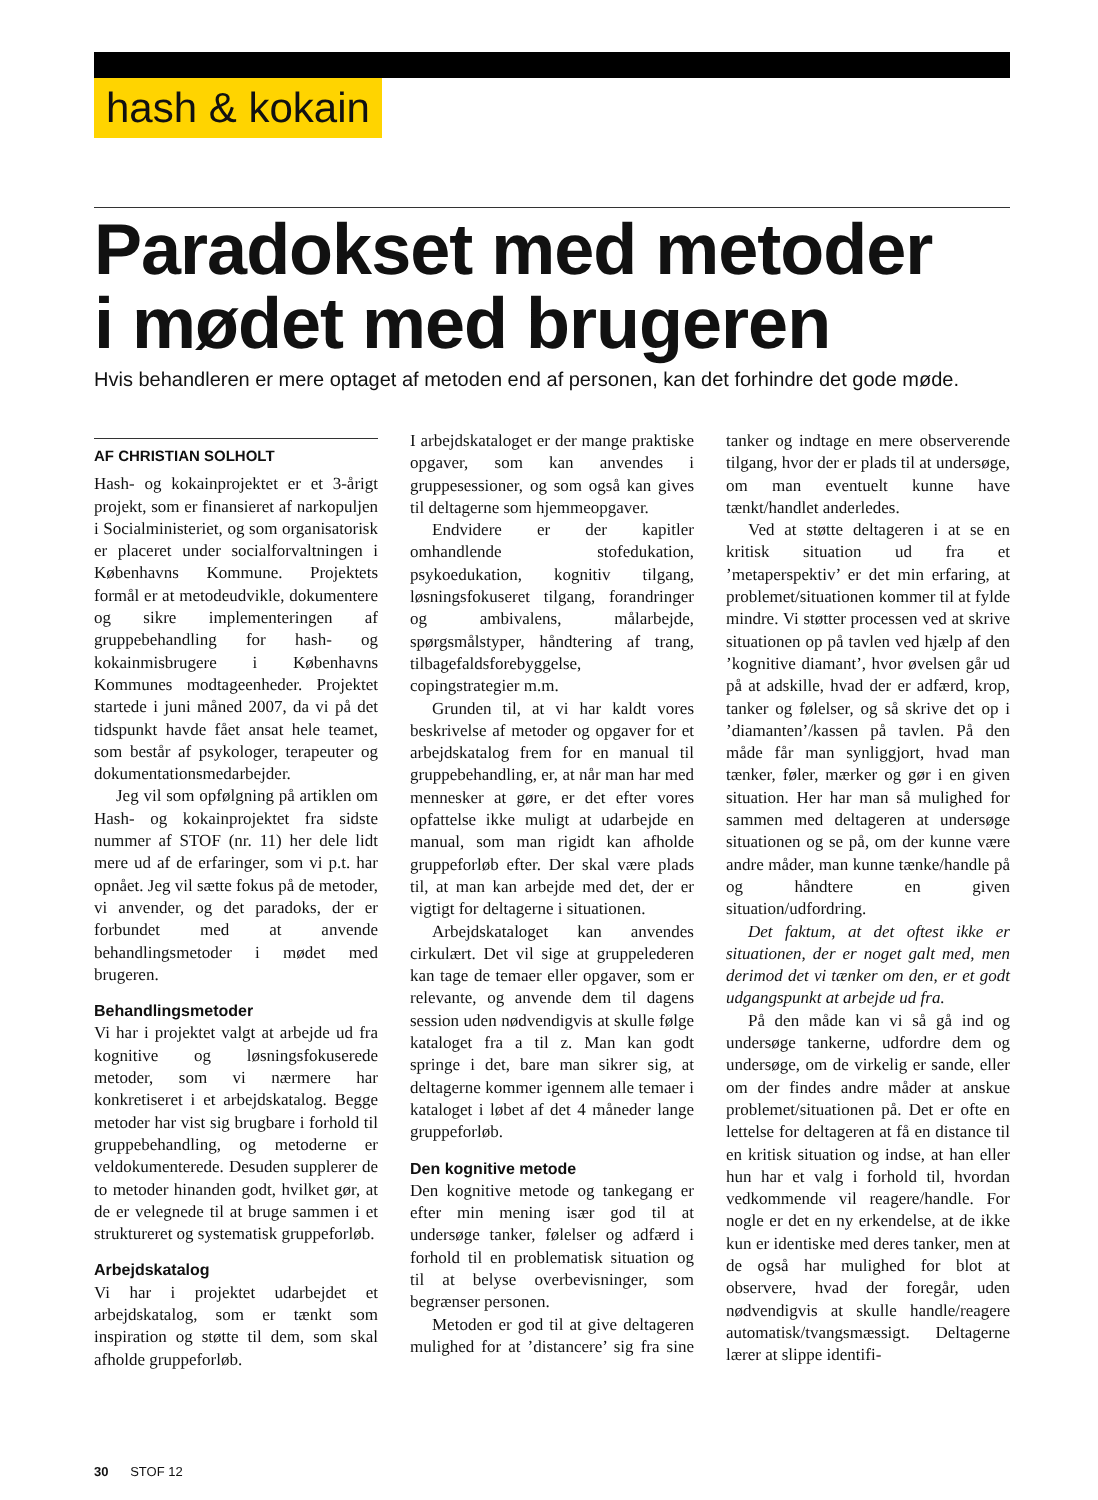hash & kokain
Paradokset med metoder
i mødet med brugeren
Hvis behandleren er mere optaget af metoden end af personen, kan det forhindre det gode møde.
AF CHRISTIAN SOLHOLT
Hash- og kokainprojektet er et 3-årigt projekt, som er finansieret af narkopuljen i Socialministeriet, og som organisatorisk er placeret under socialforvaltningen i Københavns Kommune. Projektets formål er at metodeudvikle, dokumentere og sikre implementeringen af gruppebehandling for hash- og kokainmisbrugere i Københavns Kommunes modtageenheder. Projektet startede i juni måned 2007, da vi på det tidspunkt havde fået ansat hele teamet, som består af psykologer, terapeuter og dokumentationsmedarbejder.
Jeg vil som opfølgning på artiklen om Hash- og kokainprojektet fra sidste nummer af STOF (nr. 11) her dele lidt mere ud af de erfaringer, som vi p.t. har opnået. Jeg vil sætte fokus på de metoder, vi anvender, og det paradoks, der er forbundet med at anvende behandlingsmetoder i mødet med brugeren.
Behandlingsmetoder
Vi har i projektet valgt at arbejde ud fra kognitive og løsningsfokuserede metoder, som vi nærmere har konkretiseret i et arbejdskatalog. Begge metoder har vist sig brugbare i forhold til gruppebehandling, og metoderne er veldokumenterede. Desuden supplerer de to metoder hinanden godt, hvilket gør, at de er velegnede til at bruge sammen i et struktureret og systematisk gruppeforløb.
Arbejdskatalog
Vi har i projektet udarbejdet et arbejdskatalog, som er tænkt som inspiration og støtte til dem, som skal afholde gruppeforløb.
I arbejdskataloget er der mange praktiske opgaver, som kan anvendes i gruppesessioner, og som også kan gives til deltagerne som hjemmeopgaver.
Endvidere er der kapitler omhandlende stofedukation, psykoedukation, kognitiv tilgang, løsningsfokuseret tilgang, forandringer og ambivalens, målarbejde, spørgsmålstyper, håndtering af trang, tilbagefaldsforebyggelse, copingstrategier m.m.
Grunden til, at vi har kaldt vores beskrivelse af metoder og opgaver for et arbejdskatalog frem for en manual til gruppebehandling, er, at når man har med mennesker at gøre, er det efter vores opfattelse ikke muligt at udarbejde en manual, som man rigidt kan afholde gruppeforløb efter. Der skal være plads til, at man kan arbejde med det, der er vigtigt for deltagerne i situationen.
Arbejdskataloget kan anvendes cirkulært. Det vil sige at gruppelederen kan tage de temaer eller opgaver, som er relevante, og anvende dem til dagens session uden nødvendigvis at skulle følge kataloget fra a til z. Man kan godt springe i det, bare man sikrer sig, at deltagerne kommer igennem alle temaer i kataloget i løbet af det 4 måneder lange gruppeforløb.
Den kognitive metode
Den kognitive metode og tankegang er efter min mening især god til at undersøge tanker, følelser og adfærd i forhold til en problematisk situation og til at belyse overbevisninger, som begrænser personen.
Metoden er god til at give deltageren mulighed for at ’distancere’ sig fra sine tanker og indtage en mere observerende tilgang, hvor der er plads til at undersøge, om man eventuelt kunne have tænkt/handlet anderledes.
Ved at støtte deltageren i at se en kritisk situation ud fra et ’metaperspektiv’ er det min erfaring, at problemet/situationen kommer til at fylde mindre. Vi støtter processen ved at skrive situationen op på tavlen ved hjælp af den ’kognitive diamant’, hvor øvelsen går ud på at adskille, hvad der er adfærd, krop, tanker og følelser, og så skrive det op i ’diamanten’/kassen på tavlen. På den måde får man synliggjort, hvad man tænker, føler, mærker og gør i en given situation. Her har man så mulighed for sammen med deltageren at undersøge situationen og se på, om der kunne være andre måder, man kunne tænke/handle på og håndtere en given situation/udfordring.
Det faktum, at det oftest ikke er situationen, der er noget galt med, men derimod det vi tænker om den, er et godt udgangspunkt at arbejde ud fra.
På den måde kan vi så gå ind og undersøge tankerne, udfordre dem og undersøge, om de virkelig er sande, eller om der findes andre måder at anskue problemet/situationen på. Det er ofte en lettelse for deltageren at få en distance til en kritisk situation og indse, at han eller hun har et valg i forhold til, hvordan vedkommende vil reagere/handle. For nogle er det en ny erkendelse, at de ikke kun er identiske med deres tanker, men at de også har mulighed for blot at observere, hvad der foregår, uden nødvendigvis at skulle handle/reagere automatisk/tvangsmæssigt. Deltagerne lærer at slippe identifi-
30 STOF 12